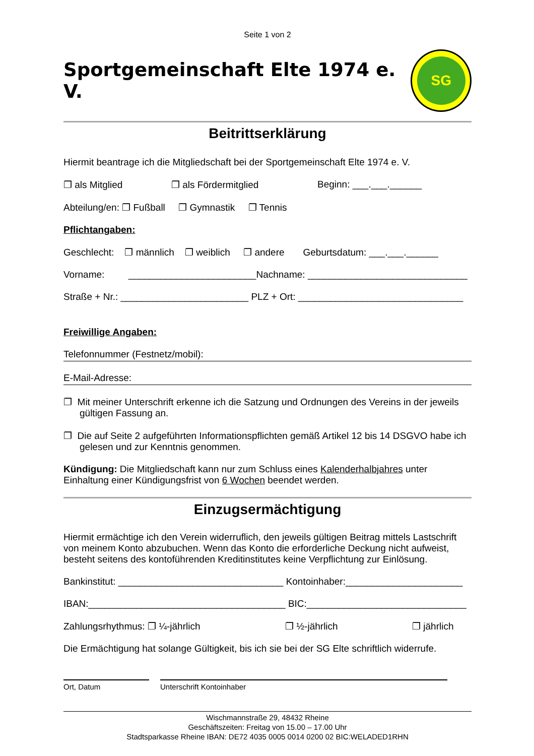Seite 1 von 2
Sportgemeinschaft Elte 1974 e. V.
SG
Beitrittserklärung
Hiermit beantrage ich die Mitgliedschaft bei der Sportgemeinschaft Elte 1974 e. V.
❐ als Mitglied ❐ als Fördermitglied Beginn: ___.___.______
Abteilung/en: ❐ Fußball ❐ Gymnastik ❐ Tennis
Pflichtangaben:
Geschlecht: ❐ männlich ❐ weiblich ❐ andere Geburtsdatum: ___.___.______
Vorname: ________________________Nachname: ______________________________
Straße + Nr.: ________________________ PLZ + Ort: _______________________________
Freiwillige Angaben:
Telefonnummer (Festnetz/mobil):
E-Mail-Adresse:
❐ Mit meiner Unterschrift erkenne ich die Satzung und Ordnungen des Vereins in der jeweils gültigen Fassung an.
❐ Die auf Seite 2 aufgeführten Informationspflichten gemäß Artikel 12 bis 14 DSGVO habe ich gelesen und zur Kenntnis genommen.
Kündigung: Die Mitgliedschaft kann nur zum Schluss eines Kalenderhalbjahres unter Einhaltung einer Kündigungsfrist von 6 Wochen beendet werden.
Einzugsermächtigung
Hiermit ermächtige ich den Verein widerruflich, den jeweils gültigen Beitrag mittels Lastschrift von meinem Konto abzubuchen. Wenn das Konto die erforderliche Deckung nicht aufweist, besteht seitens des kontoführenden Kreditinstitutes keine Verpflichtung zur Einlösung.
Bankinstitut: _______________________________ Kontoinhaber:______________________
IBAN:_____________________________________ BIC:______________________________
Zahlungsrhythmus: ❐ ¼-jährlich ❐ ½-jährlich ❐ jährlich
Die Ermächtigung hat solange Gültigkeit, bis ich sie bei der SG Elte schriftlich widerrufe.
Ort, Datum Unterschrift Kontoinhaber
Wischmannstraße 29, 48432 Rheine
Geschäftszeiten: Freitag von 15.00 – 17.00 Uhr
Stadtsparkasse Rheine IBAN: DE72 4035 0005 0014 0200 02 BIC:WELADED1RHN